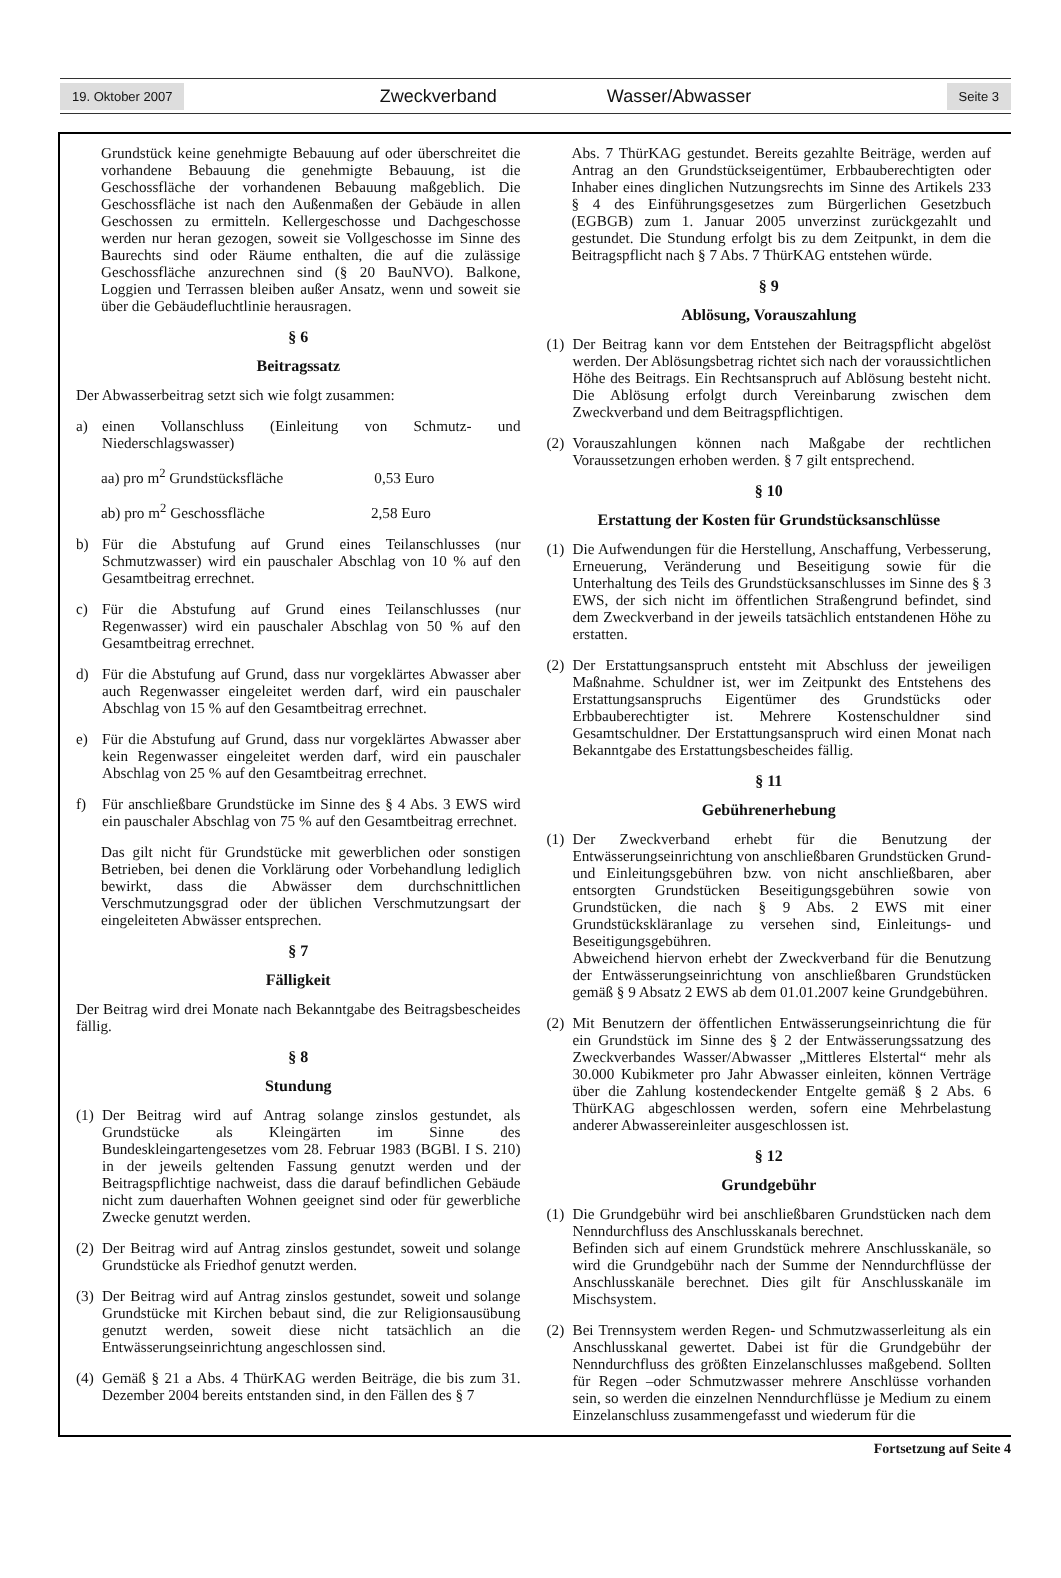19. Oktober 2007 Zweckverband Wasser/Abwasser Seite 3
Grundstück keine genehmigte Bebauung auf oder überschreitet die vorhandene Bebauung die genehmigte Bebauung, ist die Geschossfläche der vorhandenen Bebauung maßgeblich. Die Geschossfläche ist nach den Außenmaßen der Gebäude in allen Geschossen zu ermitteln. Kellergeschosse und Dachgeschosse werden nur heran gezogen, soweit sie Vollgeschosse im Sinne des Baurechts sind oder Räume enthalten, die auf die zulässige Geschossfläche anzurechnen sind (§ 20 BauNVO). Balkone, Loggien und Terrassen bleiben außer Ansatz, wenn und soweit sie über die Gebäudefluchtlinie herausragen.
§ 6
Beitragssatz
Der Abwasserbeitrag setzt sich wie folgt zusammen:
a) einen Vollanschluss (Einleitung von Schmutz- und Niederschlagswasser)
aa) pro m<sup>2</sup> Grundstücksfläche 0,53 Euro
ab) pro m<sup>2</sup> Geschossfläche 2,58 Euro
b) Für die Abstufung auf Grund eines Teilanschlusses (nur Schmutzwasser) wird ein pauschaler Abschlag von 10 % auf den Gesamtbeitrag errechnet.
c) Für die Abstufung auf Grund eines Teilanschlusses (nur Regenwasser) wird ein pauschaler Abschlag von 50 % auf den Gesamtbeitrag errechnet.
d) Für die Abstufung auf Grund, dass nur vorgeklärtes Abwasser aber auch Regenwasser eingeleitet werden darf, wird ein pauschaler Abschlag von 15 % auf den Gesamtbeitrag errechnet.
e) Für die Abstufung auf Grund, dass nur vorgeklärtes Abwasser aber kein Regenwasser eingeleitet werden darf, wird ein pauschaler Abschlag von 25 % auf den Gesamtbeitrag errechnet.
f) Für anschließbare Grundstücke im Sinne des § 4 Abs. 3 EWS wird ein pauschaler Abschlag von 75 % auf den Gesamtbeitrag errechnet.
Das gilt nicht für Grundstücke mit gewerblichen oder sonstigen Betrieben, bei denen die Vorklärung oder Vorbehandlung lediglich bewirkt, dass die Abwässer dem durchschnittlichen Verschmutzungsgrad oder der üblichen Verschmutzungsart der eingeleiteten Abwässer entsprechen.
§ 7
Fälligkeit
Der Beitrag wird drei Monate nach Bekanntgabe des Beitragsbescheides fällig.
§ 8
Stundung
(1) Der Beitrag wird auf Antrag solange zinslos gestundet, als Grundstücke als Kleingärten im Sinne des Bundeskleingartengesetzes vom 28. Februar 1983 (BGBl. I S. 210) in der jeweils geltenden Fassung genutzt werden und der Beitragspflichtige nachweist, dass die darauf befindlichen Gebäude nicht zum dauerhaften Wohnen geeignet sind oder für gewerbliche Zwecke genutzt werden.
(2) Der Beitrag wird auf Antrag zinslos gestundet, soweit und solange Grundstücke als Friedhof genutzt werden.
(3) Der Beitrag wird auf Antrag zinslos gestundet, soweit und solange Grundstücke mit Kirchen bebaut sind, die zur Religionsausübung genutzt werden, soweit diese nicht tatsächlich an die Entwässerungseinrichtung angeschlossen sind.
(4) Gemäß § 21 a Abs. 4 ThürKAG werden Beiträge, die bis zum 31. Dezember 2004 bereits entstanden sind, in den Fällen des § 7
Abs. 7 ThürKAG gestundet. Bereits gezahlte Beiträge, werden auf Antrag an den Grundstückseigentümer, Erbbauberechtigten oder Inhaber eines dinglichen Nutzungsrechts im Sinne des Artikels 233 § 4 des Einführungsgesetzes zum Bürgerlichen Gesetzbuch (EGBGB) zum 1. Januar 2005 unverzinst zurückgezahlt und gestundet. Die Stundung erfolgt bis zu dem Zeitpunkt, in dem die Beitragspflicht nach § 7 Abs. 7 ThürKAG entstehen würde.
§ 9
Ablösung, Vorauszahlung
(1) Der Beitrag kann vor dem Entstehen der Beitragspflicht abgelöst werden. Der Ablösungsbetrag richtet sich nach der voraussichtlichen Höhe des Beitrags. Ein Rechtsanspruch auf Ablösung besteht nicht. Die Ablösung erfolgt durch Vereinbarung zwischen dem Zweckverband und dem Beitragspflichtigen.
(2) Vorauszahlungen können nach Maßgabe der rechtlichen Voraussetzungen erhoben werden. § 7 gilt entsprechend.
§ 10
Erstattung der Kosten für Grundstücksanschlüsse
(1) Die Aufwendungen für die Herstellung, Anschaffung, Verbesserung, Erneuerung, Veränderung und Beseitigung sowie für die Unterhaltung des Teils des Grundstücksanschlusses im Sinne des § 3 EWS, der sich nicht im öffentlichen Straßengrund befindet, sind dem Zweckverband in der jeweils tatsächlich entstandenen Höhe zu erstatten.
(2) Der Erstattungsanspruch entsteht mit Abschluss der jeweiligen Maßnahme. Schuldner ist, wer im Zeitpunkt des Entstehens des Erstattungsanspruchs Eigentümer des Grundstücks oder Erbbauberechtigter ist. Mehrere Kostenschuldner sind Gesamtschuldner. Der Erstattungsanspruch wird einen Monat nach Bekanntgabe des Erstattungsbescheides fällig.
§ 11
Gebührenerhebung
(1) Der Zweckverband erhebt für die Benutzung der Entwässerungseinrichtung von anschließbaren Grundstücken Grund- und Einleitungsgebühren bzw. von nicht anschließbaren, aber entsorgten Grundstücken Beseitigungsgebühren sowie von Grundstücken, die nach § 9 Abs. 2 EWS mit einer Grundstückskläranlage zu versehen sind, Einleitungs- und Beseitigungsgebühren.
Abweichend hiervon erhebt der Zweckverband für die Benutzung der Entwässerungseinrichtung von anschließbaren Grundstücken gemäß § 9 Absatz 2 EWS ab dem 01.01.2007 keine Grundgebühren.
(2) Mit Benutzern der öffentlichen Entwässerungseinrichtung die für ein Grundstück im Sinne des § 2 der Entwässerungssatzung des Zweckverbandes Wasser/Abwasser „Mittleres Elstertal“ mehr als 30.000 Kubikmeter pro Jahr Abwasser einleiten, können Verträge über die Zahlung kostendeckender Entgelte gemäß § 2 Abs. 6 ThürKAG abgeschlossen werden, sofern eine Mehrbelastung anderer Abwassereinleiter ausgeschlossen ist.
§ 12
Grundgebühr
(1) Die Grundgebühr wird bei anschließbaren Grundstücken nach dem Nenndurchfluss des Anschlusskanals berechnet.
Befinden sich auf einem Grundstück mehrere Anschlusskanäle, so wird die Grundgebühr nach der Summe der Nenndurchflüsse der Anschlusskanäle berechnet. Dies gilt für Anschlusskanäle im Mischsystem.
(2) Bei Trennsystem werden Regen- und Schmutzwasserleitung als ein Anschlusskanal gewertet. Dabei ist für die Grundgebühr der Nenndurchfluss des größten Einzelanschlusses maßgebend. Sollten für Regen –oder Schmutzwasser mehrere Anschlüsse vorhanden sein, so werden die einzelnen Nenndurchflüsse je Medium zu einem Einzelanschluss zusammengefasst und wiederum für die
Fortsetzung auf Seite 4